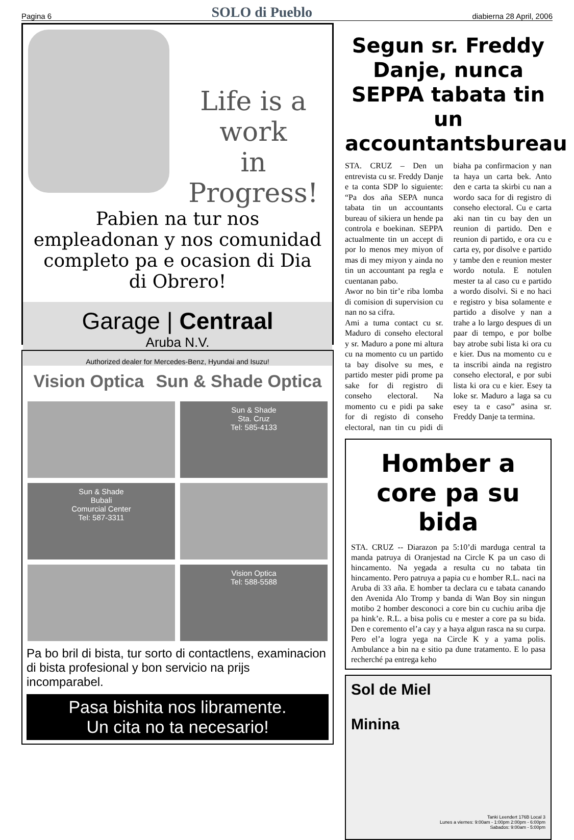Pagina 6 SOLO di Pueblo diabierna 28 April, 2006
Life is a work
in Progress!
Pabien na tur nos empleadonan y nos comunidad completo pa e ocasion di Dia di Obrero!
Garage | Centraal
Aruba N.V.
Authorized dealer for Mercedes-Benz, Hyundai and Isuzu!
Vision Optica Sun & Shade Optica
Sun & Shade
Sta. Cruz
Tel: 585-4133
Sun & Shade
Bubali
Comurcial Center
Tel: 587-3311
Vision Optica
Tel: 588-5588
Pa bo bril di bista, tur sorto di contactlens, examinacion di bista profesional y bon servicio na prijs incomparabel.
Pasa bishita nos libramente.
Un cita no ta necesario!
Segun sr. Freddy Danje, nunca SEPPA tabata tin un accountantsbureau
STA. CRUZ – Den un entrevista cu sr. Freddy Danje e ta conta SDP lo siguiente: “Pa dos aña SEPA nunca tabata tin un accountants bureau of sikiera un hende pa controla e boekinan. SEPPA actualmente tin un accept di por lo menos mey miyon of mas di mey miyon y ainda no tin un accountant pa regla e cuentanan pabo.
Awor no bin tir’e riba lomba di comision di supervision cu nan no sa cifra.
Ami a tuma contact cu sr. Maduro di conseho electoral y sr. Maduro a pone mi altura cu na momento cu un partido ta bay disolve su mes, e partido mester pidi prome pa sake for di registro di conseho electoral. Na momento cu e pidi pa sake for di registo di conseho electoral, nan tin cu pidi di biaha pa confirmacion y nan ta haya un carta bek. Anto den e carta ta skirbi cu nan a wordo saca for di registro di conseho electoral. Cu e carta aki nan tin cu bay den un reunion di partido. Den e reunion di partido, e ora cu e carta ey, por disolve e partido y tambe den e reunion mester wordo notula. E notulen mester ta al caso cu e partido a wordo disolvi. Si e no haci e registro y bisa solamente e partido a disolve y nan a trahe a lo largo despues di un paar di tempo, e por bolbe bay atrobe subi lista ki ora cu e kier. Dus na momento cu e ta inscribi ainda na registro conseho electoral, e por subi lista ki ora cu e kier. Esey ta loke sr. Maduro a laga sa cu esey ta e caso” asina sr. Freddy Danje ta termina.
Homber a core pa su bida
STA. CRUZ -- Diarazon pa 5:10’di marduga central ta manda patruya di Oranjestad na Circle K pa un caso di hincamento. Na yegada a resulta cu no tabata tin hincamento. Pero patruya a papia cu e homber R.L. naci na Aruba di 33 aña. E homber ta declara cu e tabata canando den Avenida Alo Tromp y banda di Wan Boy sin ningun motibo 2 homber desconoci a core bin cu cuchiu ariba dje pa hink’e. R.L. a bisa polis cu e mester a core pa su bida. Den e coremento el’a cay y a haya algun rasca na su curpa. Pero el’a logra yega na Circle K y a yama polis. Ambulance a bin na e sitio pa dune tratamento. E lo pasa recherché pa entrega keho
Sol de Miel
Minina
Tanki Leendert 176B Local 3
Lunes a viernes: 9:00am - 1:00pm 2:00pm - 6:00pm
Sabados: 9:00am - 5:00pm